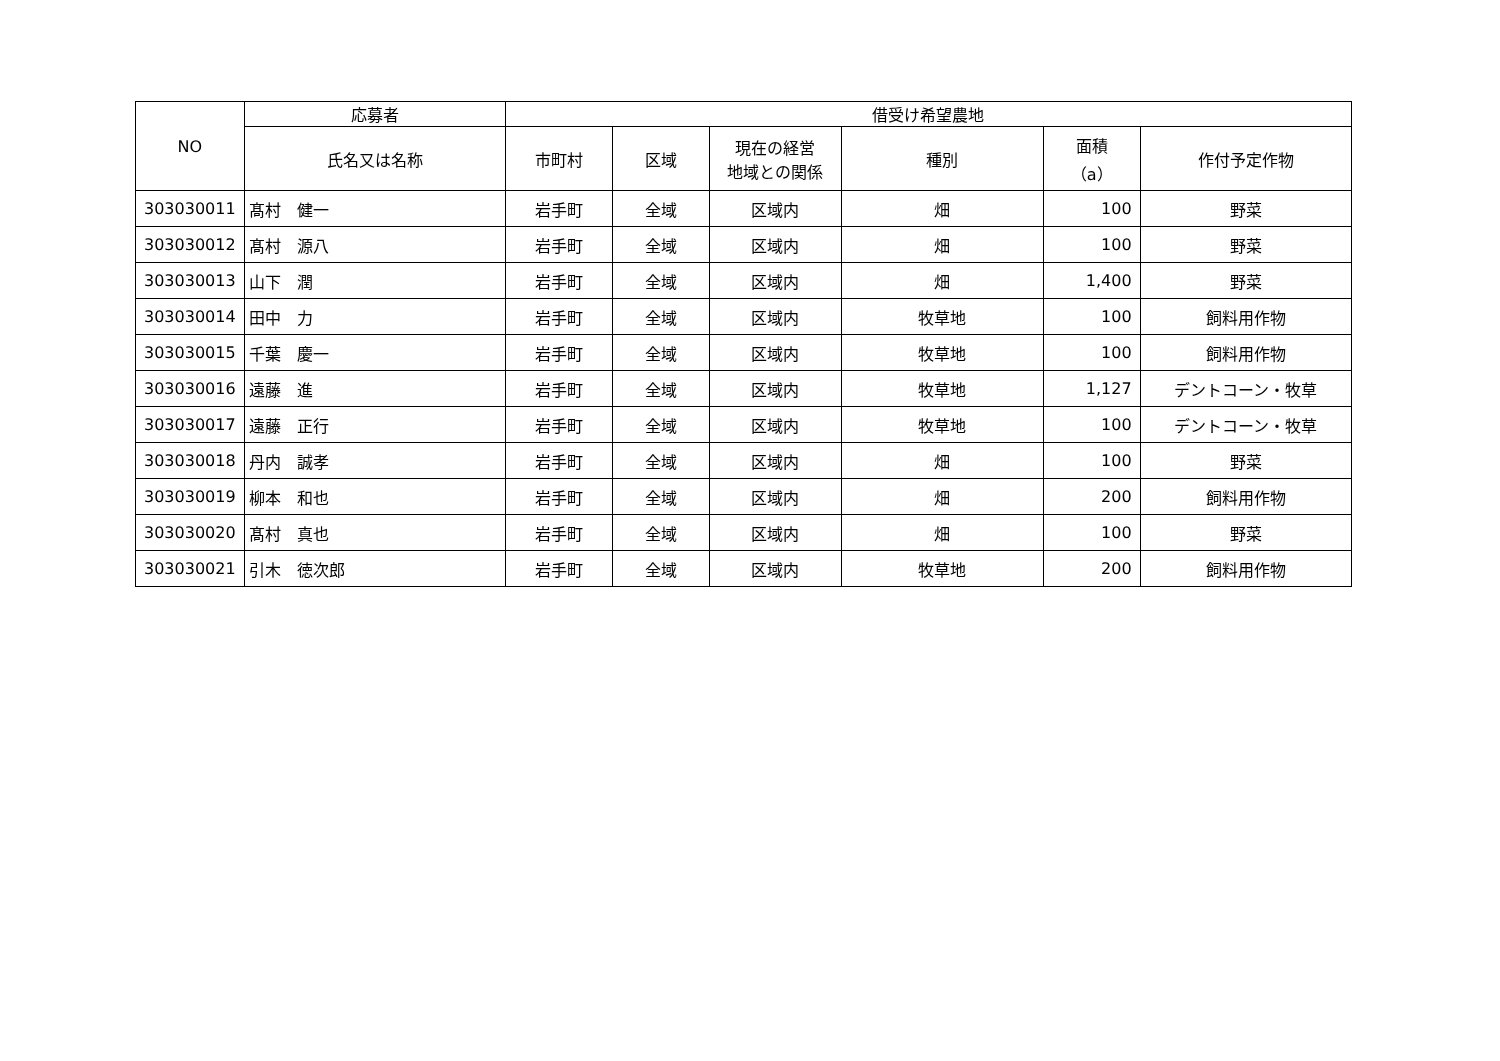| NO | 応募者 | 借受け希望農地 | | | | | |
| --- | --- | --- | --- | --- | --- | --- | --- |
| | 氏名又は名称 | 市町村 | 区域 | 現在の経営 地域との関係 | 種別 | 面積 （a） | 作付予定作物 |
| 303030011 | 髙村 健一 | 岩手町 | 全域 | 区域内 | 畑 | 100 | 野菜 |
| 303030012 | 髙村 源八 | 岩手町 | 全域 | 区域内 | 畑 | 100 | 野菜 |
| 303030013 | 山下 潤 | 岩手町 | 全域 | 区域内 | 畑 | 1,400 | 野菜 |
| 303030014 | 田中 力 | 岩手町 | 全域 | 区域内 | 牧草地 | 100 | 飼料用作物 |
| 303030015 | 千葉 慶一 | 岩手町 | 全域 | 区域内 | 牧草地 | 100 | 飼料用作物 |
| 303030016 | 遠藤 進 | 岩手町 | 全域 | 区域内 | 牧草地 | 1,127 | デントコーン・牧草 |
| 303030017 | 遠藤 正行 | 岩手町 | 全域 | 区域内 | 牧草地 | 100 | デントコーン・牧草 |
| 303030018 | 丹内 誠孝 | 岩手町 | 全域 | 区域内 | 畑 | 100 | 野菜 |
| 303030019 | 柳本 和也 | 岩手町 | 全域 | 区域内 | 畑 | 200 | 飼料用作物 |
| 303030020 | 髙村 真也 | 岩手町 | 全域 | 区域内 | 畑 | 100 | 野菜 |
| 303030021 | 引木 徳次郎 | 岩手町 | 全域 | 区域内 | 牧草地 | 200 | 飼料用作物 |